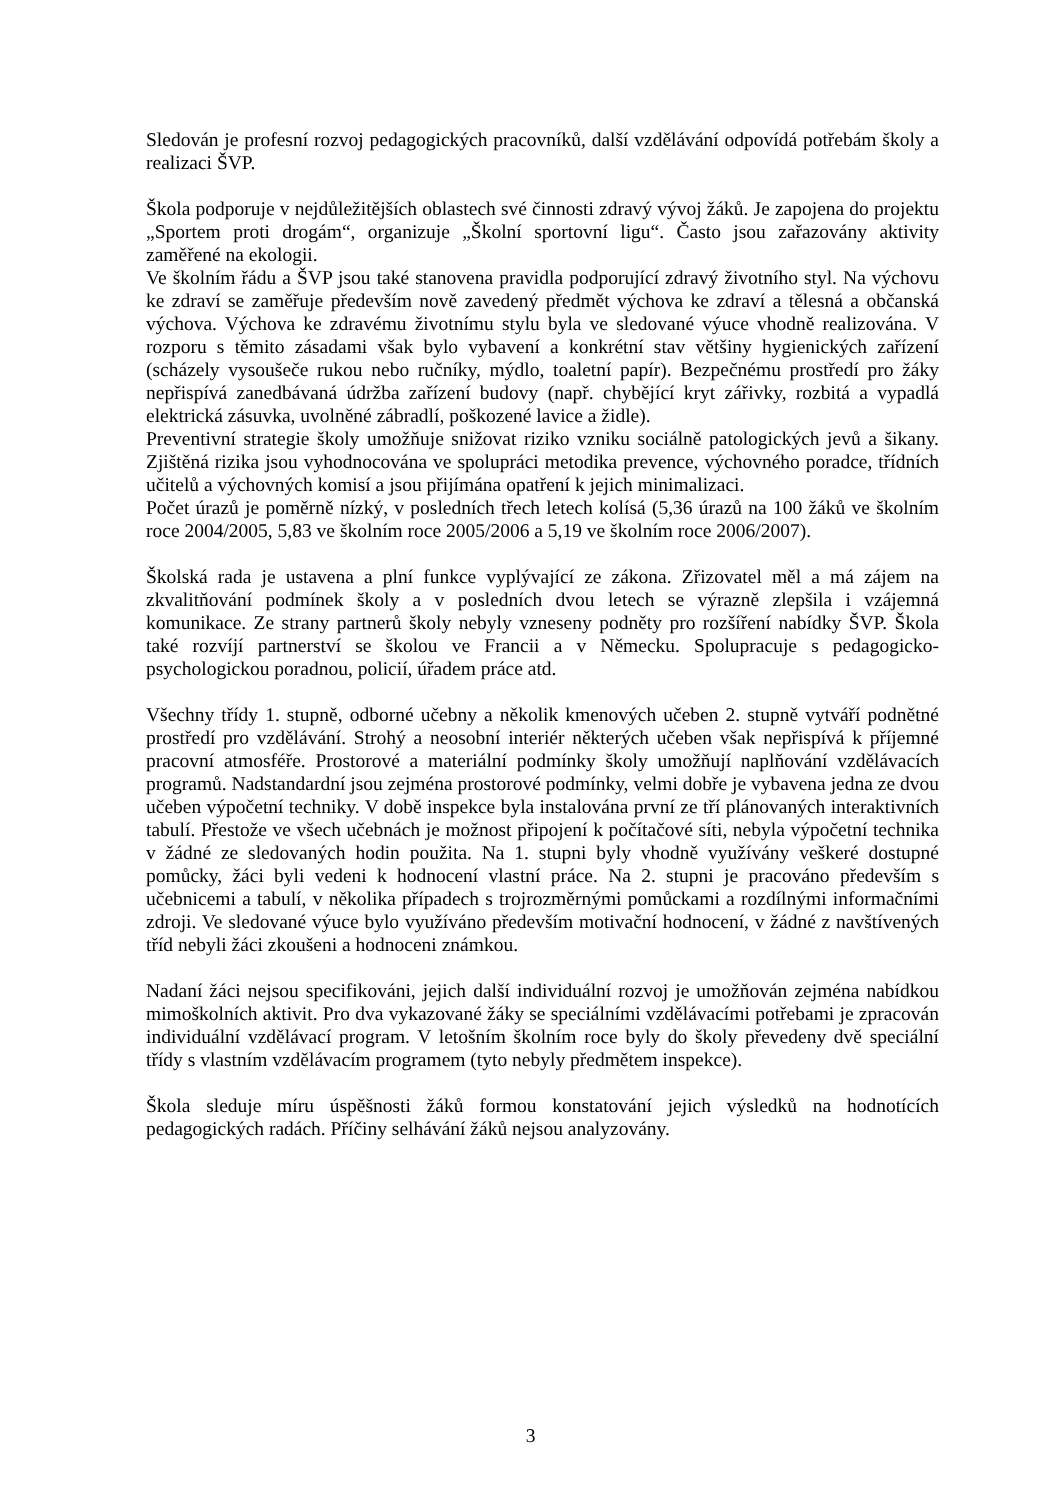Sledován je profesní rozvoj pedagogických pracovníků, další vzdělávání odpovídá potřebám školy a realizaci ŠVP.
Škola podporuje v nejdůležitějších oblastech své činnosti zdravý vývoj žáků. Je zapojena do projektu „Sportem proti drogám“, organizuje „Školní sportovní ligu“. Často jsou zařazovány aktivity zaměřené na ekologii.
Ve školním řádu a ŠVP jsou také stanovena pravidla podporující zdravý životního styl. Na výchovu ke zdraví se zaměřuje především nově zavedený předmět výchova ke zdraví a tělesná a občanská výchova. Výchova ke zdravému životnímu stylu byla ve sledované výuce vhodně realizována. V rozporu s těmito zásadami však bylo vybavení a konkrétní stav většiny hygienických zařízení (scházely vysoušeče rukou nebo ručníky, mýdlo, toaletní papír). Bezpečnému prostředí pro žáky nepřispívá zanedbávaná údržba zařízení budovy (např. chybějící kryt zářivky, rozbitá a vypadlá elektrická zásuvka, uvolněné zábradlí, poškozené lavice a židle).
Preventivní strategie školy umožňuje snižovat riziko vzniku sociálně patologických jevů a šikany. Zjištěná rizika jsou vyhodnocována ve spolupráci metodika prevence, výchovného poradce, třídních učitelů a výchovných komisí a jsou přijímána opatření k jejich minimalizaci.
Počet úrazů je poměrně nízký, v posledních třech letech kolísá (5,36 úrazů na 100 žáků ve školním roce 2004/2005, 5,83 ve školním roce 2005/2006 a 5,19 ve školním roce 2006/2007).
Školská rada je ustavena a plní funkce vyplývající ze zákona. Zřizovatel měl a má zájem na zkvalitňování podmínek školy a v posledních dvou letech se výrazně zlepšila i vzájemná komunikace. Ze strany partnerů školy nebyly vzneseny podněty pro rozšíření nabídky ŠVP. Škola také rozvíjí partnerství se školou ve Francii a v Německu. Spolupracuje s pedagogicko-psychologickou poradnou, policií, úřadem práce atd.
Všechny třídy 1. stupně, odborné učebny a několik kmenových učeben 2. stupně vytváří podnětné prostředí pro vzdělávání. Strohý a neosobní interiér některých učeben však nepřispívá k příjemné pracovní atmosféře. Prostorové a materiální podmínky školy umožňují naplňování vzdělávacích programů. Nadstandardní jsou zejména prostorové podmínky, velmi dobře je vybavena jedna ze dvou učeben výpočetní techniky. V době inspekce byla instalována první ze tří plánovaných interaktivních tabulí. Přestože ve všech učebnách je možnost připojení k počítačové síti, nebyla výpočetní technika v žádné ze sledovaných hodin použita. Na 1. stupni byly vhodně využívány veškeré dostupné pomůcky, žáci byli vedeni k hodnocení vlastní práce. Na 2. stupni je pracováno především s učebnicemi a tabulí, v několika případech s trojrozměrnými pomůckami a rozdílnými informačními zdroji. Ve sledované výuce bylo využíváno především motivační hodnocení, v žádné z navštívených tříd nebyli žáci zkoušeni a hodnoceni známkou.
Nadaní žáci nejsou specifikováni, jejich další individuální rozvoj je umožňován zejména nabídkou mimoškolních aktivit. Pro dva vykazované žáky se speciálními vzdělávacími potřebami je zpracován individuální vzdělávací program. V letošním školním roce byly do školy převedeny dvě speciální třídy s vlastním vzdělávacím programem (tyto nebyly předmětem inspekce).
Škola sleduje míru úspěšnosti žáků formou konstatování jejich výsledků na hodnotících pedagogických radách. Příčiny selhávání žáků nejsou analyzovány.
3